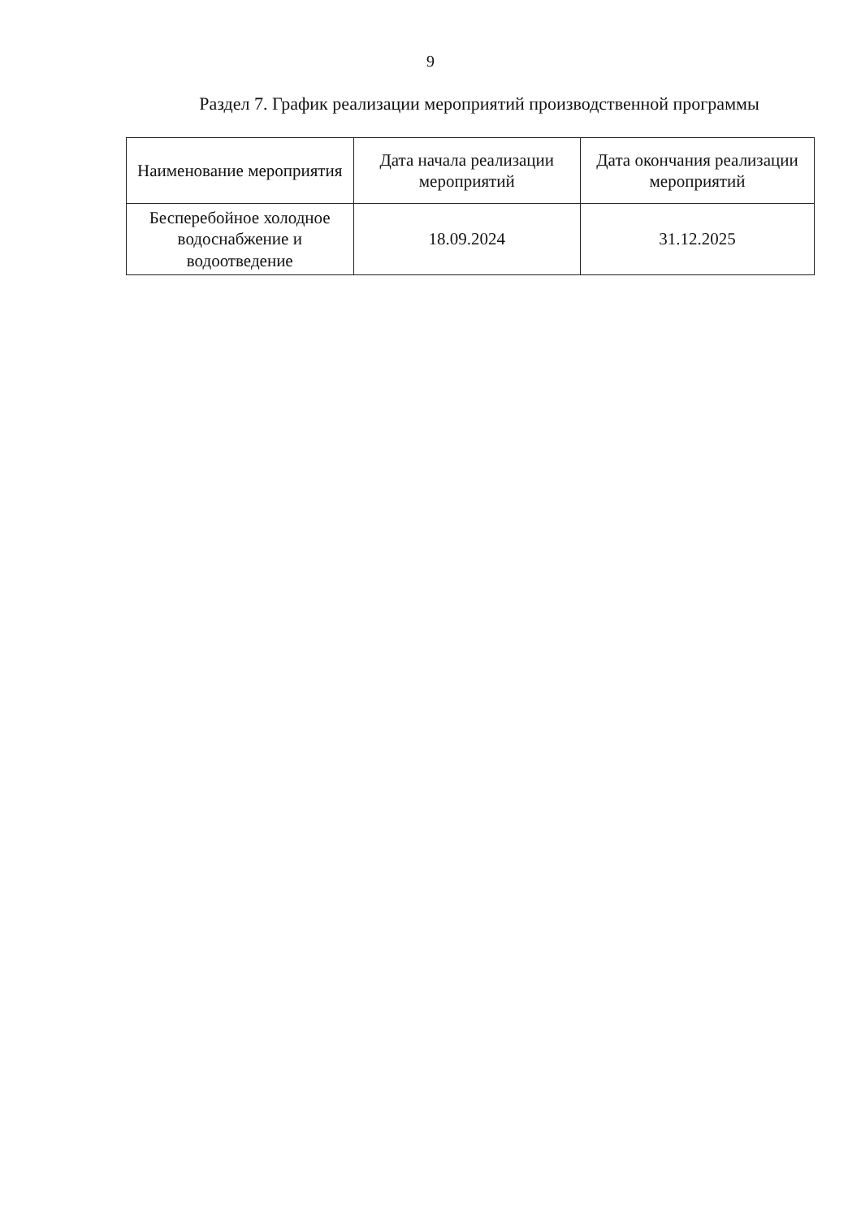9
Раздел 7. График реализации мероприятий производственной программы
| Наименование мероприятия | Дата начала реализации мероприятий | Дата окончания реализации мероприятий |
| --- | --- | --- |
| Бесперебойное холодное водоснабжение и водоотведение | 18.09.2024 | 31.12.2025 |